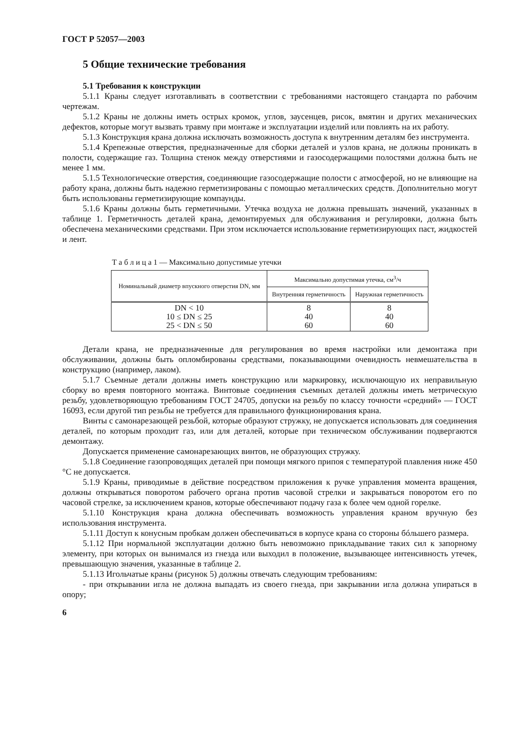ГОСТ Р 52057—2003
5 Общие технические требования
5.1 Требования к конструкции
5.1.1 Краны следует изготавливать в соответствии с требованиями настоящего стандарта по рабочим чертежам.
5.1.2 Краны не должны иметь острых кромок, углов, заусенцев, рисок, вмятин и других механических дефектов, которые могут вызвать травму при монтаже и эксплуатации изделий или повлиять на их работу.
5.1.3 Конструкция крана должна исключать возможность доступа к внутренним деталям без инструмента.
5.1.4 Крепежные отверстия, предназначенные для сборки деталей и узлов крана, не должны проникать в полости, содержащие газ. Толщина стенок между отверстиями и газосодержащими полостями должна быть не менее 1 мм.
5.1.5 Технологические отверстия, соединяющие газосодержащие полости с атмосферой, но не влияющие на работу крана, должны быть надежно герметизированы с помощью металлических средств. Дополнительно могут быть использованы герметизирующие компаунды.
5.1.6 Краны должны быть герметичными. Утечка воздуха не должна превышать значений, указанных в таблице 1. Герметичность деталей крана, демонтируемых для обслуживания и регулировки, должна быть обеспечена механическими средствами. При этом исключается использование герметизирующих паст, жидкостей и лент.
Т а б л и ц а 1 — Максимально допустимые утечки
| Номинальный диаметр впускного отверстия DN, мм | Максимально допустимая утечка, см<sup>3</sup>/ч | |
| --- | --- | --- |
| | Внутренняя герметичность | Наружная герметичность |
| DN < 10 10 ≤ DN ≤ 25 25 < DN ≤ 50 | 8 40 60 | 8 40 60 |
Детали крана, не предназначенные для регулирования во время настройки или демонтажа при обслуживании, должны быть опломбированы средствами, показывающими очевидность невмешательства в конструкцию (например, лаком).
5.1.7 Съемные детали должны иметь конструкцию или маркировку, исключающую их неправильную сборку во время повторного монтажа. Винтовые соединения съемных деталей должны иметь метрическую резьбу, удовлетворяющую требованиям ГОСТ 24705, допуски на резьбу по классу точности «средний» — ГОСТ 16093, если другой тип резьбы не требуется для правильного функционирования крана.
Винты с самонарезающей резьбой, которые образуют стружку, не допускается использовать для соединения деталей, по которым проходит газ, или для деталей, которые при техническом обслуживании подвергаются демонтажу.
Допускается применение самонарезающих винтов, не образующих стружку.
5.1.8 Соединение газопроводящих деталей при помощи мягкого припоя с температурой плавления ниже 450 °С не допускается.
5.1.9 Краны, приводимые в действие посредством приложения к ручке управления момента вращения, должны открываться поворотом рабочего органа против часовой стрелки и закрываться поворотом его по часовой стрелке, за исключением кранов, которые обеспечивают подачу газа к более чем одной горелке.
5.1.10 Конструкция крана должна обеспечивать возможность управления краном вручную без использования инструмента.
5.1.11 Доступ к конусным пробкам должен обеспечиваться в корпусе крана со стороны бóльшего размера.
5.1.12 При нормальной эксплуатации должно быть невозможно прикладывание таких сил к запорному элементу, при которых он вынимался из гнезда или выходил в положение, вызывающее интенсивность утечек, превышающую значения, указанные в таблице 2.
5.1.13 Игольчатые краны (рисунок 5) должны отвечать следующим требованиям:
- при открывании игла не должна выпадать из своего гнезда, при закрывании игла должна упираться в опору;
6